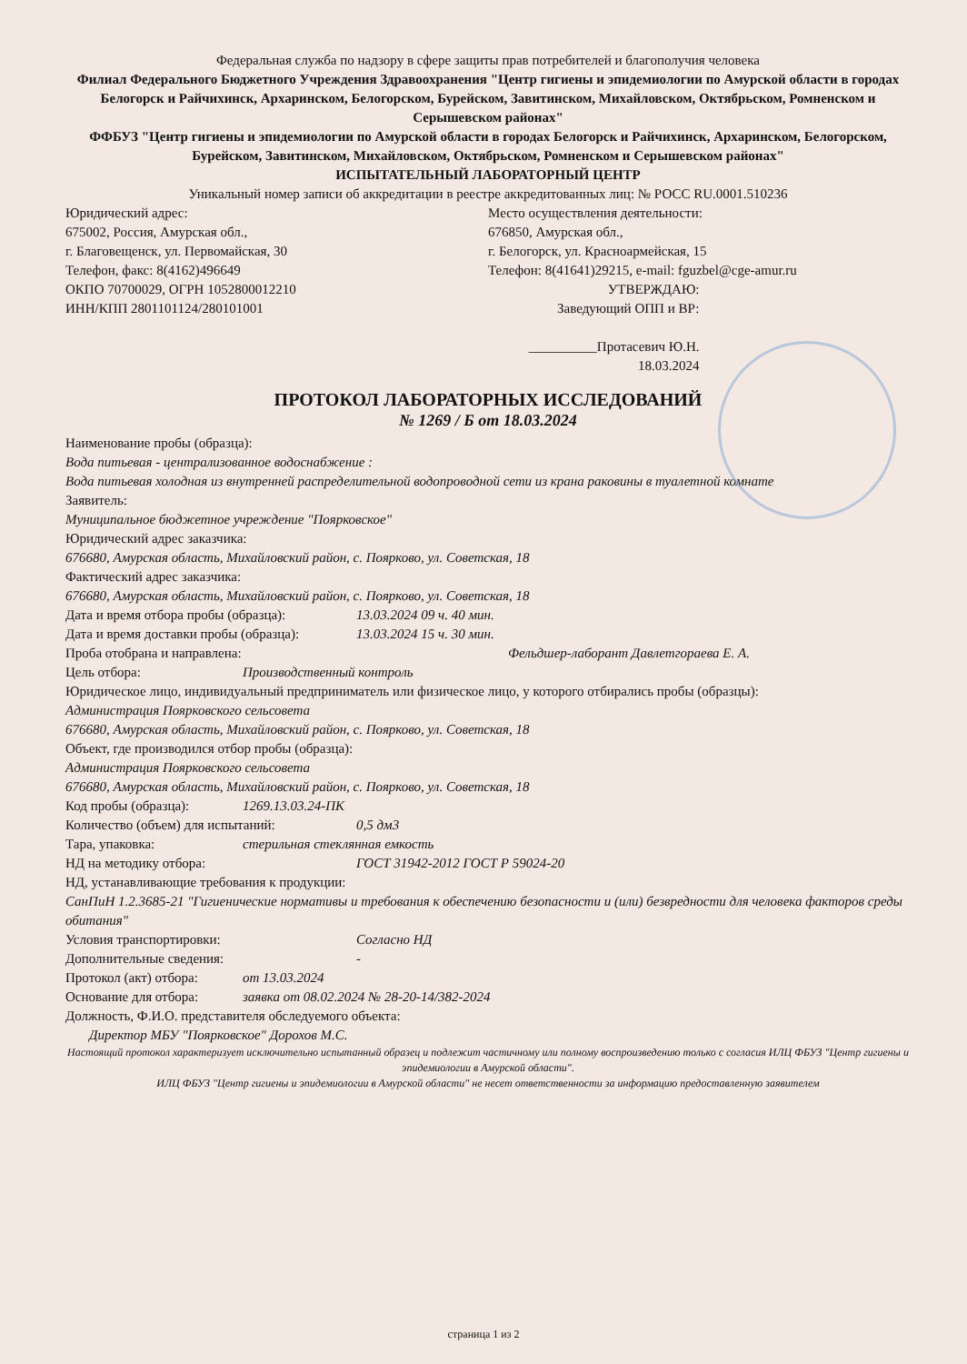Федеральная служба по надзору в сфере защиты прав потребителей и благополучия человека
Филиал Федерального Бюджетного Учреждения Здравоохранения "Центр гигиены и эпидемиологии по Амурской области в городах Белогорск и Райчихинск, Архаринском, Белогорском, Бурейском, Завитинском, Михайловском, Октябрьском, Ромненском и Серышевском районах"
ФФБУЗ "Центр гигиены и эпидемиологии по Амурской области в городах Белогорск и Райчихинск, Архаринском, Белогорском, Бурейском, Завитинском, Михайловском, Октябрьском, Ромненском и Серышевском районах"
ИСПЫТАТЕЛЬНЫЙ ЛАБОРАТОРНЫЙ ЦЕНТР
Уникальный номер записи об аккредитации в реестре аккредитованных лиц: № РОСС RU.0001.510236
Юридический адрес:
675002, Россия, Амурская обл.,
г. Благовещенск, ул. Первомайская, 30
Телефон, факс: 8(4162)496649
ОКПО 70700029, ОГРН 1052800012210
ИНН/КПП 2801101124/280101001
Место осуществления деятельности:
676850, Амурская обл.,
г. Белогорск, ул. Красноармейская, 15
Телефон: 8(41641)29215, e-mail: fguzbel@cge-amur.ru
УТВЕРЖДАЮ:
Заведующий ОПП и ВР:
__________Протасевич Ю.Н.
18.03.2024
ПРОТОКОЛ ЛАБОРАТОРНЫХ ИССЛЕДОВАНИЙ
№ 1269 / Б от 18.03.2024
Наименование пробы (образца):
Вода питьевая - централизованное водоснабжение :
Вода питьевая холодная из внутренней распределительной водопроводной сети из крана раковины в туалетной комнате
Заявитель:
Муниципальное бюджетное учреждение "Поярковское"
Юридический адрес заказчика:
676680, Амурская область, Михайловский район, с. Поярково, ул. Советская, 18
Фактический адрес заказчика:
676680, Амурская область, Михайловский район, с. Поярково, ул. Советская, 18
Дата и время отбора пробы (образца): 13.03.2024 09 ч. 40 мин.
Дата и время доставки пробы (образца): 13.03.2024 15 ч. 30 мин.
Проба отобрана и направлена: Фельдшер-лаборант Давлетгораева Е. А.
Цель отбора: Производственный контроль
Юридическое лицо, индивидуальный предприниматель или физическое лицо, у которого отбирались пробы (образцы):
Администрация Поярковского сельсовета
676680, Амурская область, Михайловский район, с. Поярково, ул. Советская, 18
Объект, где производился отбор пробы (образца):
Администрация Поярковского сельсовета
676680, Амурская область, Михайловский район, с. Поярково, ул. Советская, 18
Код пробы (образца): 1269.13.03.24-ПК
Количество (объем) для испытаний: 0,5 дм3
Тара, упаковка: стерильная стеклянная емкость
НД на методику отбора: ГОСТ 31942-2012 ГОСТ Р 59024-20
НД, устанавливающие требования к продукции:
СанПиН 1.2.3685-21 "Гигиенические нормативы и требования к обеспечению безопасности и (или) безвредности для человека факторов среды обитания"
Условия транспортировки: Согласно НД
Дополнительные сведения: -
Протокол (акт) отбора: от 13.03.2024
Основание для отбора: заявка от 08.02.2024 № 28-20-14/382-2024
Должность, Ф.И.О. представителя обследуемого объекта:
Директор МБУ "Поярковское" Дорохов М.С.
Настоящий протокол характеризует исключительно испытанный образец и подлежит частичному или полному воспроизведению только с согласия ИЛЦ ФБУЗ "Центр гигиены и эпидемиологии в Амурской области".
ИЛЦ ФБУЗ "Центр гигиены и эпидемиологии в Амурской области" не несет ответственности за информацию предоставленную заявителем
страница 1 из 2